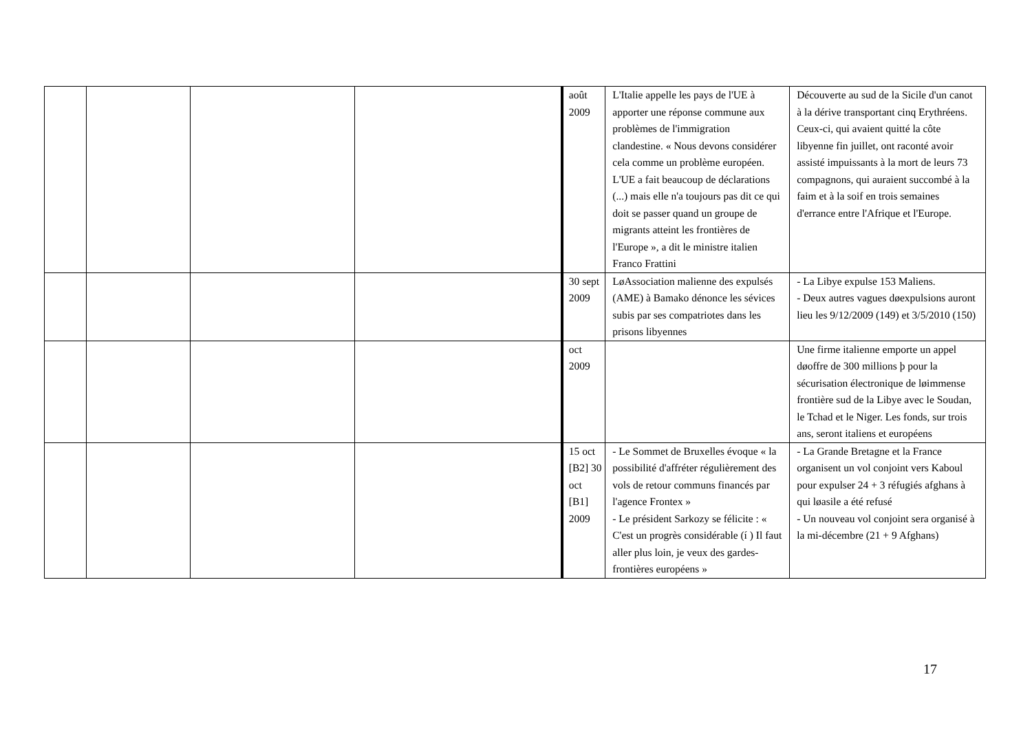| | | | | août 2009 | L'Italie appelle les pays de l'UE à apporter une réponse commune aux problèmes de l'immigration clandestine. « Nous devons considérer cela comme un problème européen. L'UE a fait beaucoup de déclarations (...) mais elle n'a toujours pas dit ce qui doit se passer quand un groupe de migrants atteint les frontières de l'Europe », a dit le ministre italien Franco Frattini | Découverte au sud de la Sicile d'un canot à la dérive transportant cinq Erythréens. Ceux-ci, qui avaient quitté la côte libyenne fin juillet, ont raconté avoir assisté impuissants à la mort de leurs 73 compagnons, qui auraient succombé à la faim et à la soif en trois semaines d'errance entre l'Afrique et l'Europe. |
| | | | | 30 sept 2009 | LøAssociation malienne des expulsés (AME) à Bamako dénonce les sévices subis par ses compatriotes dans les prisons libyennes | - La Libye expulse 153 Maliens. - Deux autres vagues døexpulsions auront lieu les 9/12/2009 (149) et 3/5/2010 (150) |
| | | | | oct 2009 | | Une firme italienne emporte un appel døoffre de 300 millions þ pour la sécurisation électronique de løimmense frontière sud de la Libye avec le Soudan, le Tchad et le Niger. Les fonds, sur trois ans, seront italiens et européens |
| | | | | 15 oct [B2] 30 oct [B1] 2009 | - Le Sommet de Bruxelles évoque « la possibilité d'affréter régulièrement des vols de retour communs financés par l'agence Frontex » - Le président Sarkozy se félicite : « C'est un progrès considérable (í ) Il faut aller plus loin, je veux des gardes-frontières européens » | - La Grande Bretagne et la France organisent un vol conjoint vers Kaboul pour expulser 24 + 3 réfugiés afghans à qui løasile a été refusé - Un nouveau vol conjoint sera organisé à la mi-décembre (21 + 9 Afghans) |
17